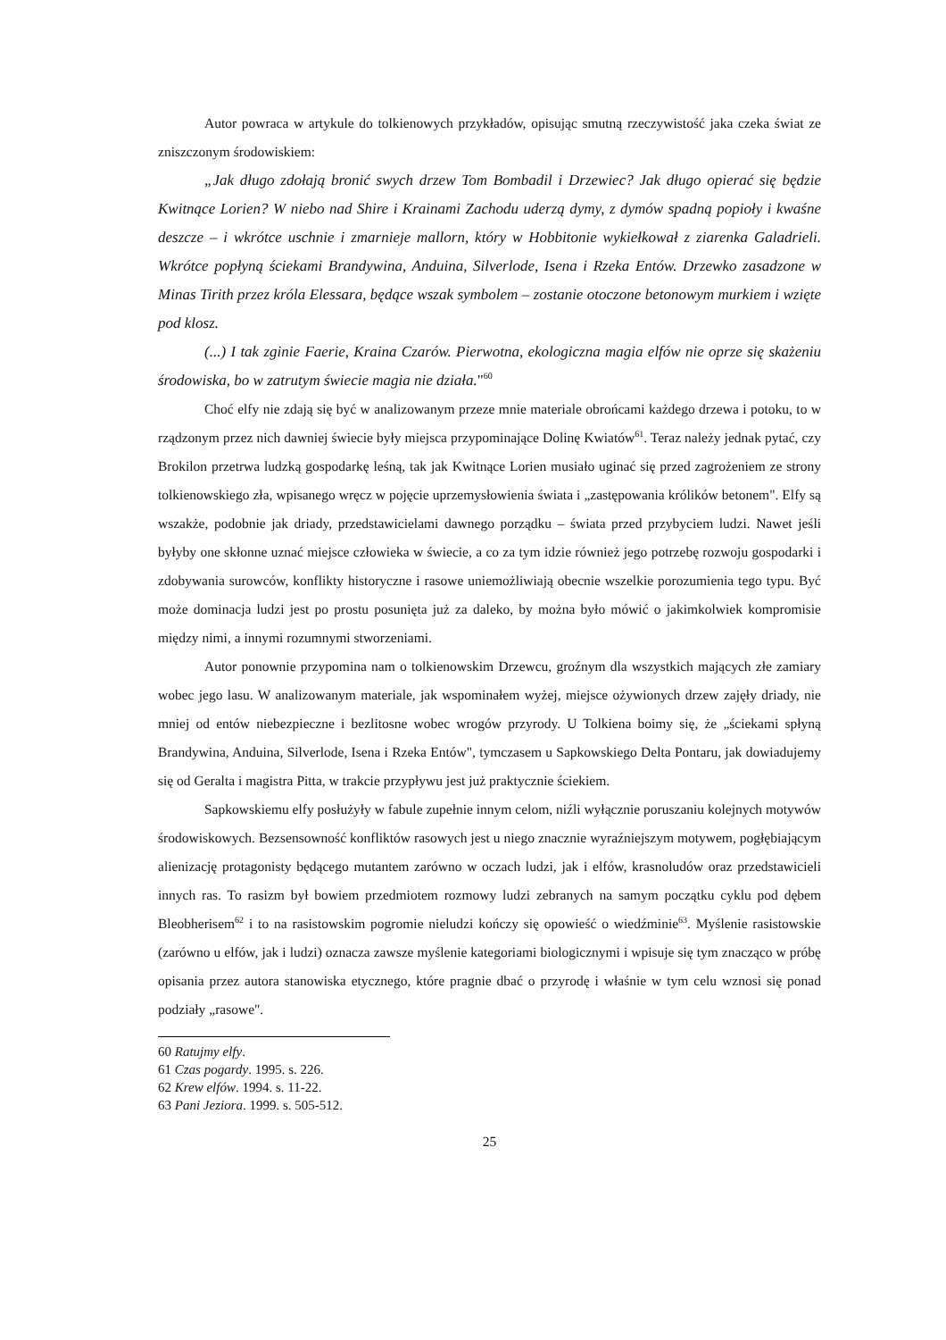Autor powraca w artykule do tolkienowych przykładów, opisując smutną rzeczywistość jaka czeka świat ze zniszczonym środowiskiem:
„Jak długo zdołają bronić swych drzew Tom Bombadil i Drzewiec? Jak długo opierać się będzie Kwitnące Lorien? W niebo nad Shire i Krainami Zachodu uderzą dymy, z dymów spadną popioły i kwaśne deszcze – i wkrótce uschnie i zmarnieje mallorn, który w Hobbitonie wykiełkował z ziarenka Galadrieli. Wkrótce popłyną ściekami Brandywina, Anduina, Silverlode, Isena i Rzeka Entów. Drzewko zasadzone w Minas Tirith przez króla Elessara, będące wszak symbolem – zostanie otoczone betonowym murkiem i wzięte pod klosz.
(...) I tak zginie Faerie, Kraina Czarów. Pierwotna, ekologiczna magia elfów nie oprze się skażeniu środowiska, bo w zatrutym świecie magia nie działa."<sup>60</sup>
Choć elfy nie zdają się być w analizowanym przeze mnie materiale obrońcami każdego drzewa i potoku, to w rządzonym przez nich dawniej świecie były miejsca przypominające Dolinę Kwiatów<sup>61</sup>. Teraz należy jednak pytać, czy Brokilon przetrwa ludzką gospodarkę leśną, tak jak Kwitnące Lorien musiało uginać się przed zagrożeniem ze strony tolkienowskiego zła, wpisanego wręcz w pojęcie uprzemysłowienia świata i „zastępowania królików betonem". Elfy są wszakże, podobnie jak driady, przedstawicielami dawnego porządku – świata przed przybyciem ludzi. Nawet jeśli byłyby one skłonne uznać miejsce człowieka w świecie, a co za tym idzie również jego potrzebę rozwoju gospodarki i zdobywania surowców, konflikty historyczne i rasowe uniemożliwiają obecnie wszelkie porozumienia tego typu. Być może dominacja ludzi jest po prostu posunięta już za daleko, by można było mówić o jakimkolwiek kompromisie między nimi, a innymi rozumnymi stworzeniami.
Autor ponownie przypomina nam o tolkienowskim Drzewcu, groźnym dla wszystkich mających złe zamiary wobec jego lasu. W analizowanym materiale, jak wspominałem wyżej, miejsce ożywionych drzew zajęły driady, nie mniej od entów niebezpieczne i bezlitosne wobec wrogów przyrody. U Tolkiena boimy się, że „ściekami spłyną Brandywina, Anduina, Silverlode, Isena i Rzeka Entów", tymczasem u Sapkowskiego Delta Pontaru, jak dowiadujemy się od Geralta i magistra Pitta, w trakcie przypływu jest już praktycznie ściekiem.
Sapkowskiemu elfy posłużyły w fabule zupełnie innym celom, niźli wyłącznie poruszaniu kolejnych motywów środowiskowych. Bezsensowność konfliktów rasowych jest u niego znacznie wyraźniejszym motywem, pogłębiającym alienizację protagonisty będącego mutantem zarówno w oczach ludzi, jak i elfów, krasnoludów oraz przedstawicieli innych ras. To rasizm był bowiem przedmiotem rozmowy ludzi zebranych na samym początku cyklu pod dębem Bleobherisem<sup>62</sup> i to na rasistowskim pogromie nieludzi kończy się opowieść o wiedźminie<sup>63</sup>. Myślenie rasistowskie (zarówno u elfów, jak i ludzi) oznacza zawsze myślenie kategoriami biologicznymi i wpisuje się tym znacząco w próbę opisania przez autora stanowiska etycznego, które pragnie dbać o przyrodę i właśnie w tym celu wznosi się ponad podziały „rasowe".
60 Ratujmy elfy.
61 Czas pogardy. 1995. s. 226.
62 Krew elfów. 1994. s. 11-22.
63 Pani Jeziora. 1999. s. 505-512.
25